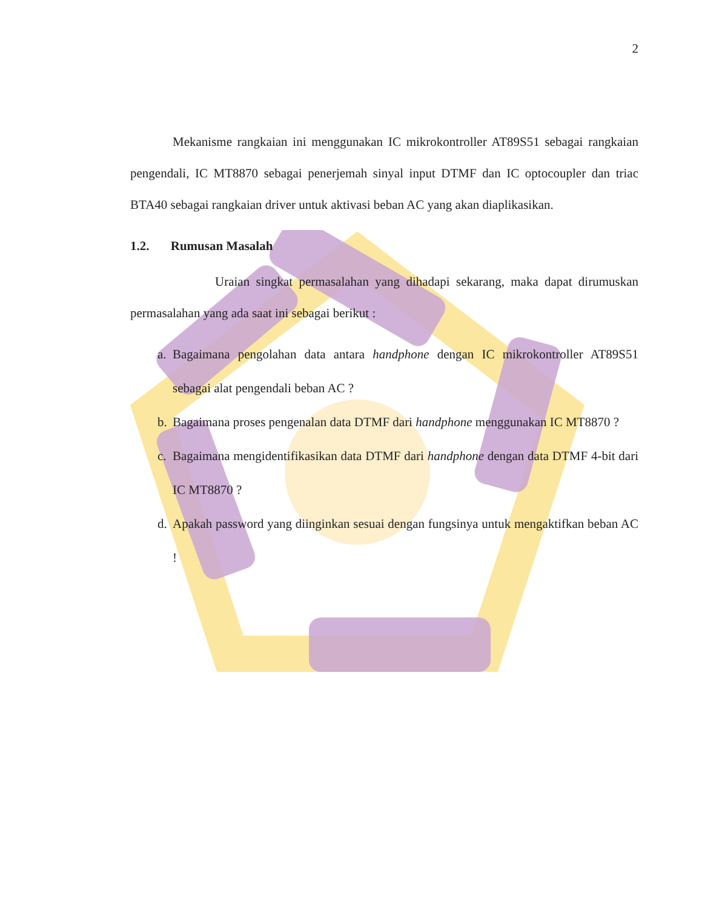2
Mekanisme rangkaian ini menggunakan IC mikrokontroller AT89S51 sebagai rangkaian pengendali, IC MT8870 sebagai penerjemah sinyal input DTMF dan IC optocoupler dan triac BTA40 sebagai rangkaian driver untuk aktivasi beban AC yang akan diaplikasikan.
1.2. Rumusan Masalah
Uraian singkat permasalahan yang dihadapi sekarang, maka dapat dirumuskan permasalahan yang ada saat ini sebagai berikut :
a. Bagaimana pengolahan data antara handphone dengan IC mikrokontroller AT89S51 sebagai alat pengendali beban AC ?
b. Bagaimana proses pengenalan data DTMF dari handphone menggunakan IC MT8870 ?
c. Bagaimana mengidentifikasikan data DTMF dari handphone dengan data DTMF 4-bit dari IC MT8870 ?
d. Apakah password yang diinginkan sesuai dengan fungsinya untuk mengaktifkan beban AC !